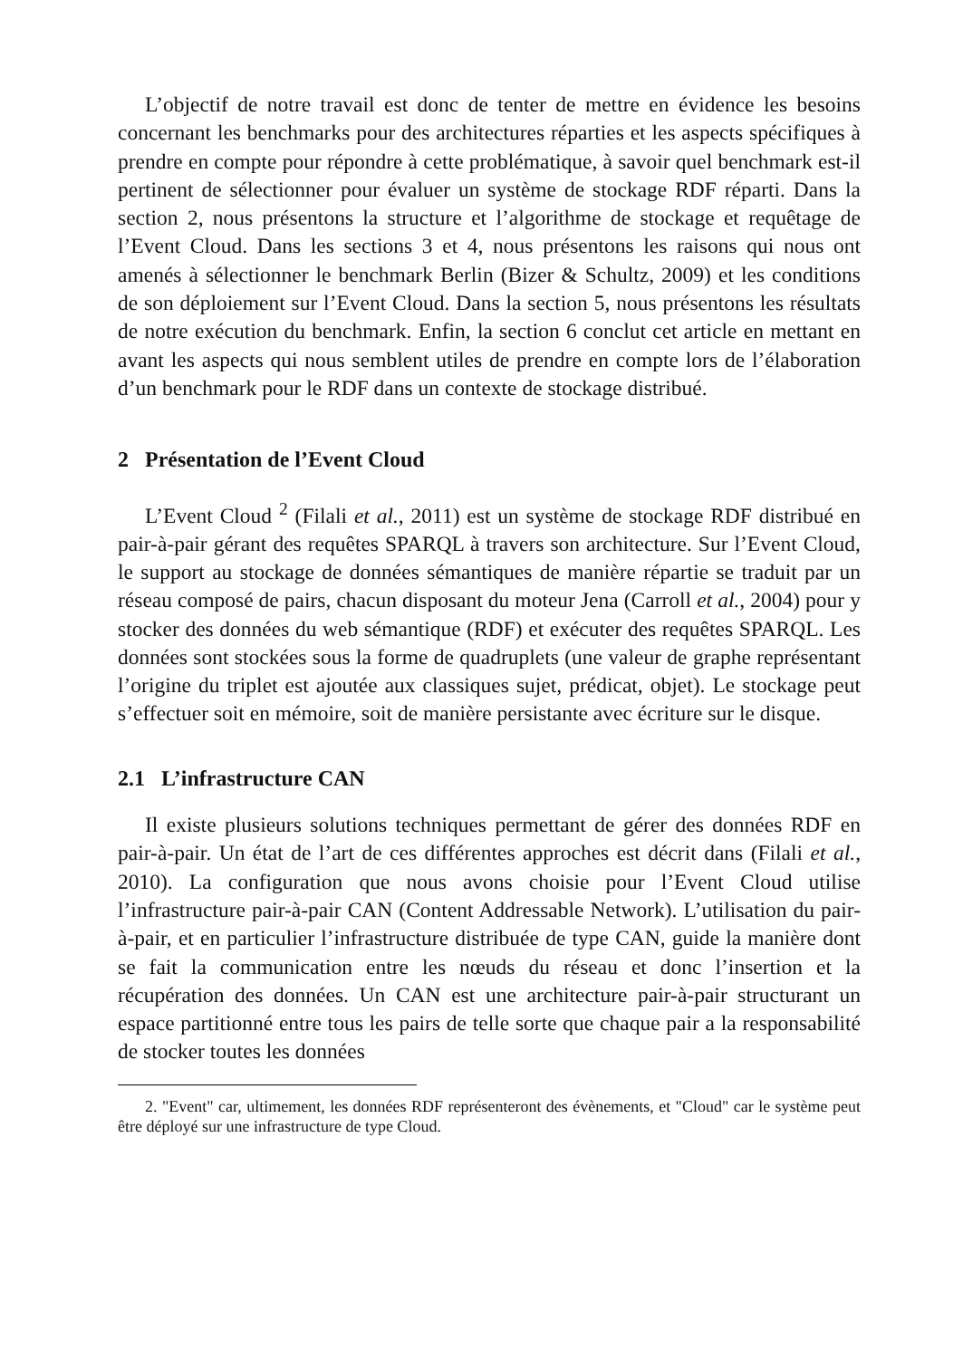L’objectif de notre travail est donc de tenter de mettre en évidence les besoins concernant les benchmarks pour des architectures réparties et les aspects spécifiques à prendre en compte pour répondre à cette problématique, à savoir quel benchmark est-il pertinent de sélectionner pour évaluer un système de stockage RDF réparti. Dans la section 2, nous présentons la structure et l’algorithme de stockage et requêtage de l’Event Cloud. Dans les sections 3 et 4, nous présentons les raisons qui nous ont amenés à sélectionner le benchmark Berlin (Bizer & Schultz, 2009) et les conditions de son déploiement sur l’Event Cloud. Dans la section 5, nous présentons les résultats de notre exécution du benchmark. Enfin, la section 6 conclut cet article en mettant en avant les aspects qui nous semblent utiles de prendre en compte lors de l’élaboration d’un benchmark pour le RDF dans un contexte de stockage distribué.
2 Présentation de l’Event Cloud
L’Event Cloud <sup>2</sup> (Filali et al., 2011) est un système de stockage RDF distribué en pair-à-pair gérant des requêtes SPARQL à travers son architecture. Sur l’Event Cloud, le support au stockage de données sémantiques de manière répartie se traduit par un réseau composé de pairs, chacun disposant du moteur Jena (Carroll et al., 2004) pour y stocker des données du web sémantique (RDF) et exécuter des requêtes SPARQL. Les données sont stockées sous la forme de quadruplets (une valeur de graphe représentant l’origine du triplet est ajoutée aux classiques sujet, prédicat, objet). Le stockage peut s’effectuer soit en mémoire, soit de manière persistante avec écriture sur le disque.
2.1 L’infrastructure CAN
Il existe plusieurs solutions techniques permettant de gérer des données RDF en pair-à-pair. Un état de l’art de ces différentes approches est décrit dans (Filali et al., 2010). La configuration que nous avons choisie pour l’Event Cloud utilise l’infrastructure pair-à-pair CAN (Content Addressable Network). L’utilisation du pair-à-pair, et en particulier l’infrastructure distribuée de type CAN, guide la manière dont se fait la communication entre les nœuds du réseau et donc l’insertion et la récupération des données. Un CAN est une architecture pair-à-pair structurant un espace partitionné entre tous les pairs de telle sorte que chaque pair a la responsabilité de stocker toutes les données
2. "Event" car, ultimement, les données RDF représenteront des évènements, et "Cloud" car le système peut être déployé sur une infrastructure de type Cloud.